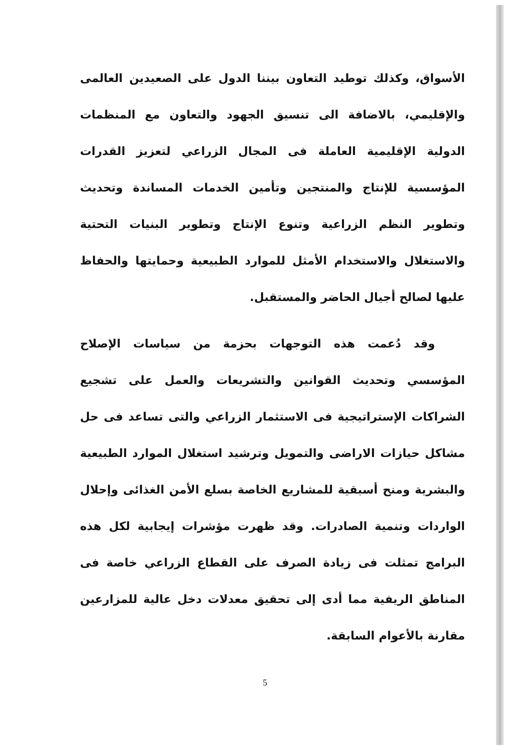الأسواق، وكذلك توطيد التعاون بيننا الدول على الصعيدين العالمى والإقليمي، بالاضافة الى تنسيق الجهود والتعاون مع المنظمات الدولية الإقليمية العاملة فى المجال الزراعي لتعزيز القدرات المؤسسية للإنتاج والمنتجين وتأمين الخدمات المساندة وتحديث وتطوير النظم الزراعية وتنوع الإنتاج وتطوير البنيات التحتية والاستغلال والاستخدام الأمثل للموارد الطبيعية وحمايتها والحفاظ عليها لصالح أجيال الحاضر والمستقبل.
وقد دُعمت هذه التوجهات بحزمة من سياسات الإصلاح المؤسسي وتحديث القوانين والتشريعات والعمل على تشجيع الشراكات الإستراتيجية فى الاستثمار الزراعي والتى تساعد فى حل مشاكل حيازات الاراضى والتمويل وترشيد استغلال الموارد الطبيعية والبشرية ومنح أسبقية للمشاريع الخاصة بسلع الأمن الغذائى وإحلال الواردات وتنمية الصادرات. وقد ظهرت مؤشرات إيجابية لكل هذه البرامج تمثلت فى زيادة الصرف على القطاع الزراعي خاصة فى المناطق الريفية مما أدى إلى تحقيق معدلات دخل عالية للمزارعين مقارنة بالأعوام السابقة.
5